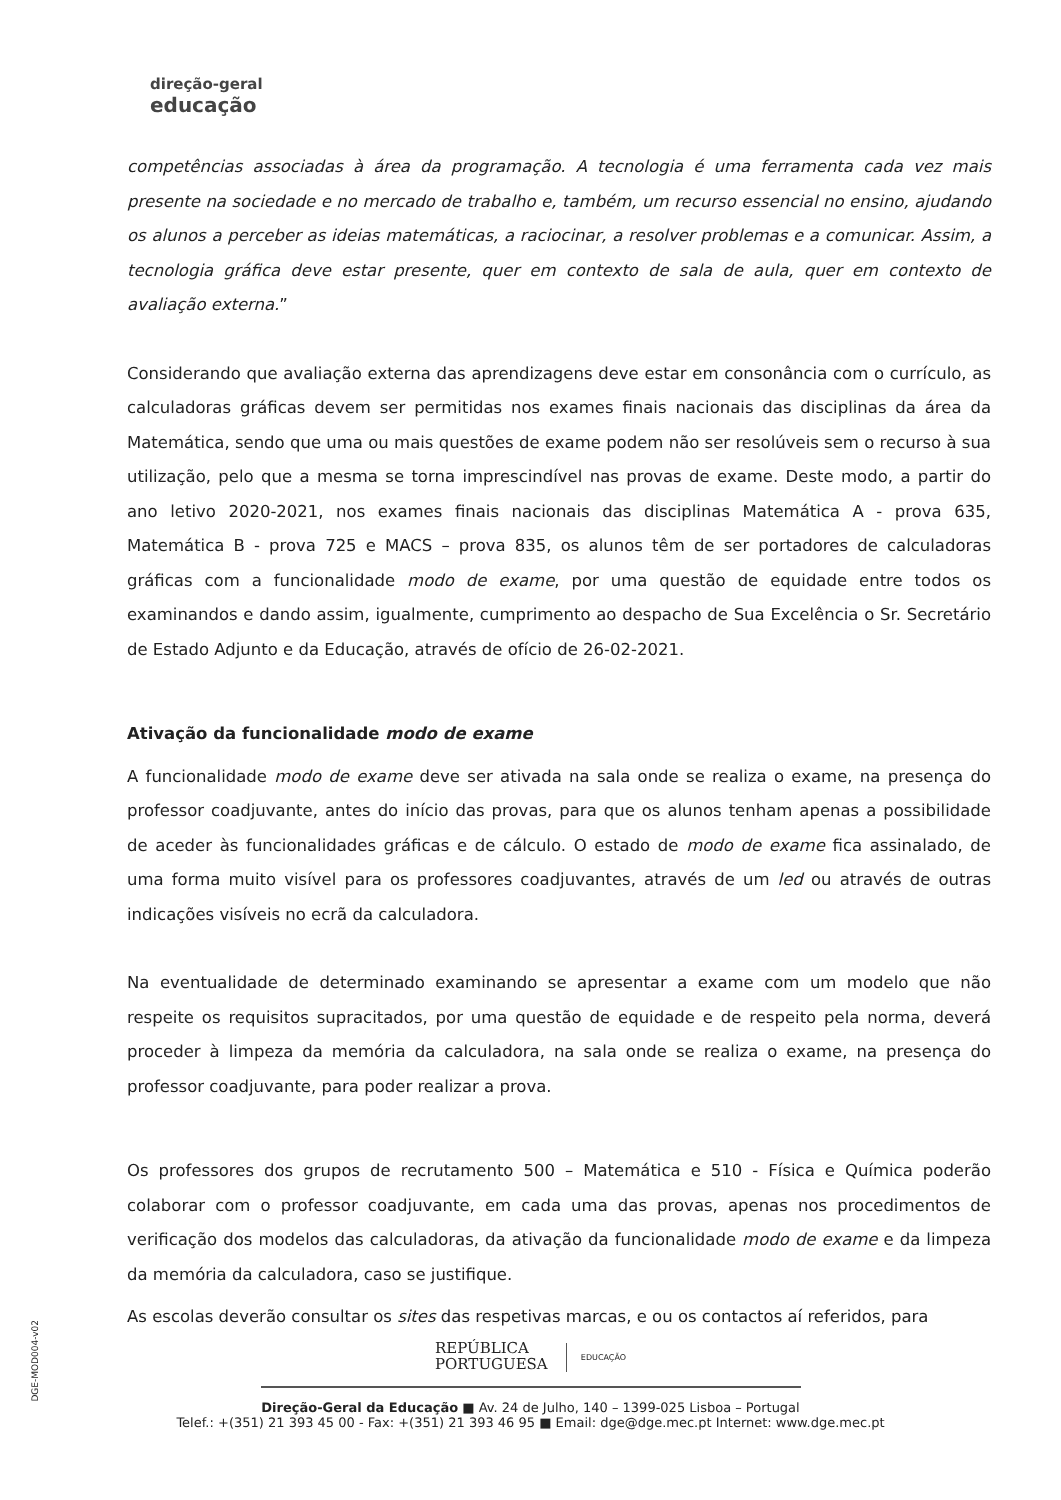direção-geral
educação
competências associadas à área da programação. A tecnologia é uma ferramenta cada vez mais presente na sociedade e no mercado de trabalho e, também, um recurso essencial no ensino, ajudando os alunos a perceber as ideias matemáticas, a raciocinar, a resolver problemas e a comunicar. Assim, a tecnologia gráfica deve estar presente, quer em contexto de sala de aula, quer em contexto de avaliação externa.”
Considerando que avaliação externa das aprendizagens deve estar em consonância com o currículo, as calculadoras gráficas devem ser permitidas nos exames finais nacionais das disciplinas da área da Matemática, sendo que uma ou mais questões de exame podem não ser resolúveis sem o recurso à sua utilização, pelo que a mesma se torna imprescindível nas provas de exame. Deste modo, a partir do ano letivo 2020-2021, nos exames finais nacionais das disciplinas Matemática A - prova 635, Matemática B - prova 725 e MACS – prova 835, os alunos têm de ser portadores de calculadoras gráficas com a funcionalidade modo de exame, por uma questão de equidade entre todos os examinandos e dando assim, igualmente, cumprimento ao despacho de Sua Excelência o Sr. Secretário de Estado Adjunto e da Educação, através de ofício de 26-02-2021.
Ativação da funcionalidade modo de exame
A funcionalidade modo de exame deve ser ativada na sala onde se realiza o exame, na presença do professor coadjuvante, antes do início das provas, para que os alunos tenham apenas a possibilidade de aceder às funcionalidades gráficas e de cálculo. O estado de modo de exame fica assinalado, de uma forma muito visível para os professores coadjuvantes, através de um led ou através de outras indicações visíveis no ecrã da calculadora.
Na eventualidade de determinado examinando se apresentar a exame com um modelo que não respeite os requisitos supracitados, por uma questão de equidade e de respeito pela norma, deverá proceder à limpeza da memória da calculadora, na sala onde se realiza o exame, na presença do professor coadjuvante, para poder realizar a prova.
Os professores dos grupos de recrutamento 500 – Matemática e 510 - Física e Química poderão colaborar com o professor coadjuvante, em cada uma das provas, apenas nos procedimentos de verificação dos modelos das calculadoras, da ativação da funcionalidade modo de exame e da limpeza da memória da calculadora, caso se justifique.
As escolas deverão consultar os sites das respetivas marcas, e ou os contactos aí referidos, para
DGE-MOD004-v02
REPÚBLICA
PORTUGUESA EDUCAÇÃO
Direção-Geral da Educação ■ Av. 24 de Julho, 140 – 1399-025 Lisboa – Portugal
Telef.: +(351) 21 393 45 00 - Fax: +(351) 21 393 46 95 ■ Email: dge@dge.mec.pt Internet: www.dge.mec.pt